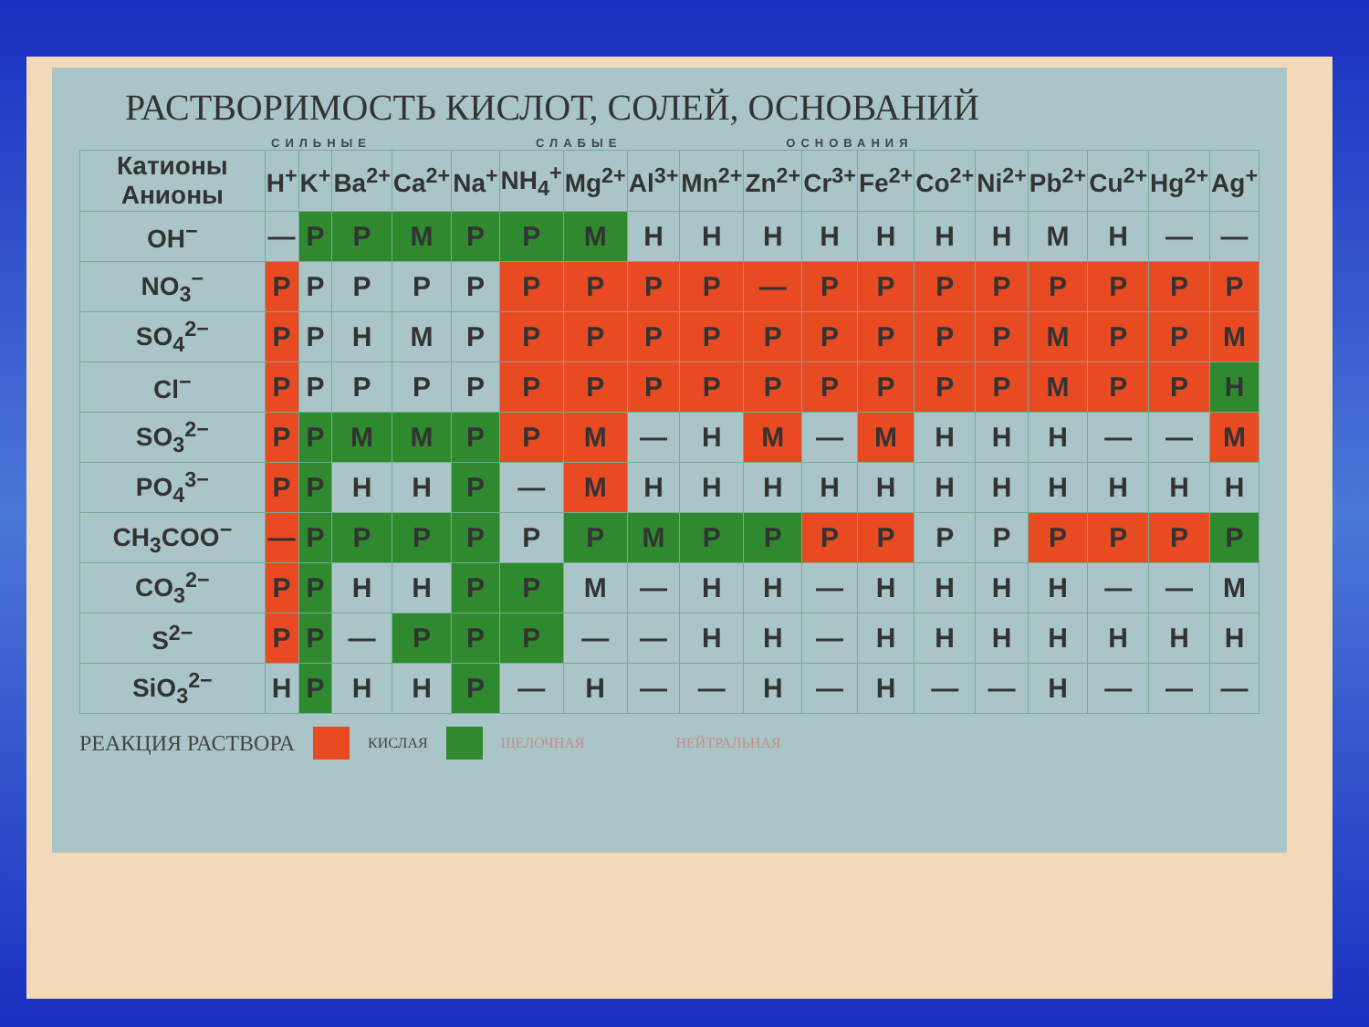РАСТВОРИМОСТЬ КИСЛОТ, СОЛЕЙ, ОСНОВАНИЙ
СИЛЬНЫЕ СЛАБЫЕ ОСНОВАНИЯ
| Катионы Анионы | H<sup>+</sup> | K<sup>+</sup> | Ba<sup>2+</sup> | Ca<sup>2+</sup> | Na<sup>+</sup> | NH<sub>4</sub><sup>+</sup> | Mg<sup>2+</sup> | Al<sup>3+</sup> | Mn<sup>2+</sup> | Zn<sup>2+</sup> | Cr<sup>3+</sup> | Fe<sup>2+</sup> | Co<sup>2+</sup> | Ni<sup>2+</sup> | Pb<sup>2+</sup> | Cu<sup>2+</sup> | Hg<sup>2+</sup> | Ag<sup>+</sup> |
| --- | --- | --- | --- | --- | --- | --- | --- | --- | --- | --- | --- | --- | --- | --- | --- | --- | --- | --- |
| OH<sup>−</sup> | — | Р | Р | М | Р | Р | М | Н | Н | Н | Н | Н | Н | Н | М | Н | — | — |
| NO<sub>3</sub><sup>−</sup> | Р | Р | Р | Р | Р | Р | Р | Р | Р | — | Р | Р | Р | Р | Р | Р | Р | Р |
| SO<sub>4</sub><sup>2−</sup> | Р | Р | Н | М | Р | Р | Р | Р | Р | Р | Р | Р | Р | Р | М | Р | Р | М |
| Cl<sup>−</sup> | Р | Р | Р | Р | Р | Р | Р | Р | Р | Р | Р | Р | Р | Р | М | Р | Р | Н |
| SO<sub>3</sub><sup>2−</sup> | Р | Р | М | М | Р | Р | М | — | Н | М | — | М | Н | Н | Н | — | — | М |
| PO<sub>4</sub><sup>3−</sup> | Р | Р | Н | Н | Р | — | М | Н | Н | Н | Н | Н | Н | Н | Н | Н | Н | Н |
| CH<sub>3</sub>COO<sup>−</sup> | — | Р | Р | Р | Р | Р | Р | М | Р | Р | Р | Р | Р | Р | Р | Р | Р | Р |
| CO<sub>3</sub><sup>2−</sup> | Р | Р | Н | Н | Р | Р | М | — | Н | Н | — | Н | Н | Н | Н | — | — | М |
| S<sup>2−</sup> | Р | Р | — | Р | Р | Р | — | — | Н | Н | — | Н | Н | Н | Н | Н | Н | Н |
| SiO<sub>3</sub><sup>2−</sup> | Н | Р | Н | Н | Р | — | Н | — | — | Н | — | Н | — | — | Н | — | — | — |
РЕАКЦИЯ РАСТВОРА КИСЛАЯ ЩЕЛОЧНАЯ НЕЙТРАЛЬНАЯ